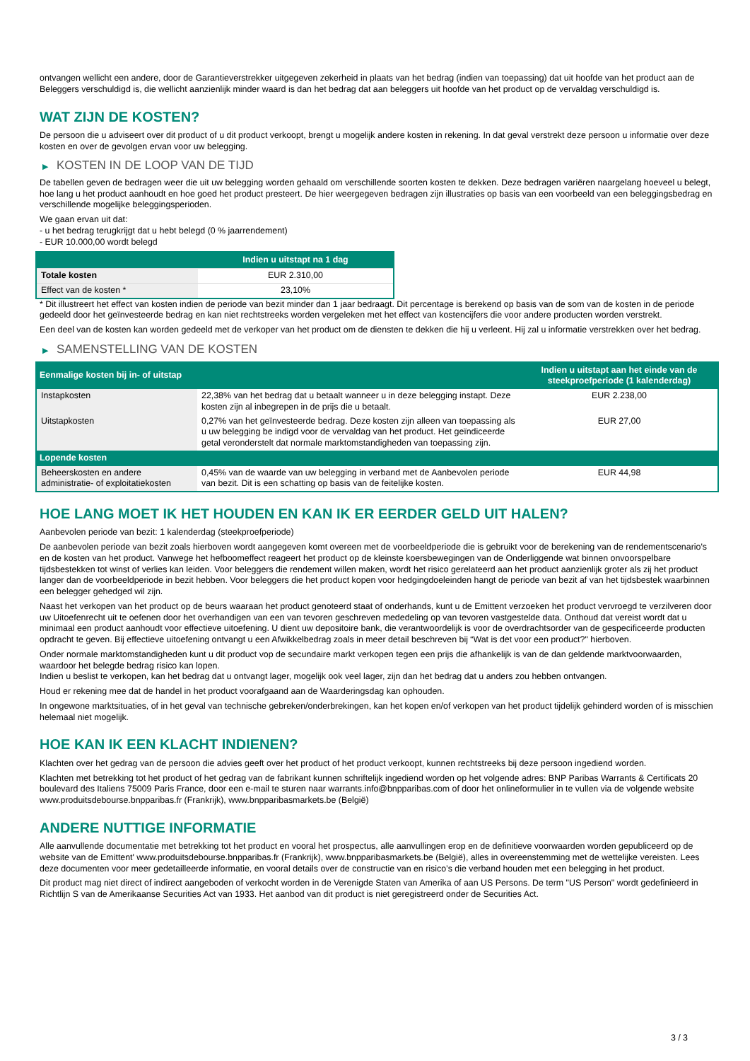ontvangen wellicht een andere, door de Garantieverstrekker uitgegeven zekerheid in plaats van het bedrag (indien van toepassing) dat uit hoofde van het product aan de Beleggers verschuldigd is, die wellicht aanzienlijk minder waard is dan het bedrag dat aan beleggers uit hoofde van het product op de vervaldag verschuldigd is.
WAT ZIJN DE KOSTEN?
De persoon die u adviseert over dit product of u dit product verkoopt, brengt u mogelijk andere kosten in rekening. In dat geval verstrekt deze persoon u informatie over deze kosten en over de gevolgen ervan voor uw belegging.
▶ KOSTEN IN DE LOOP VAN DE TIJD
De tabellen geven de bedragen weer die uit uw belegging worden gehaald om verschillende soorten kosten te dekken. Deze bedragen variëren naargelang hoeveel u belegt, hoe lang u het product aanhoudt en hoe goed het product presteert. De hier weergegeven bedragen zijn illustraties op basis van een voorbeeld van een beleggingsbedrag en verschillende mogelijke beleggingsperioden.
We gaan ervan uit dat:
- u het bedrag terugkrijgt dat u hebt belegd (0 % jaarrendement)
- EUR 10.000,00 wordt belegd
| | Indien u uitstapt na 1 dag |
| --- | --- |
| Totale kosten | EUR 2.310,00 |
| Effect van de kosten * | 23,10% |
* Dit illustreert het effect van kosten indien de periode van bezit minder dan 1 jaar bedraagt. Dit percentage is berekend op basis van de som van de kosten in de periode gedeeld door het geïnvesteerde bedrag en kan niet rechtstreeks worden vergeleken met het effect van kostencijfers die voor andere producten worden verstrekt.
Een deel van de kosten kan worden gedeeld met de verkoper van het product om de diensten te dekken die hij u verleent. Hij zal u informatie verstrekken over het bedrag.
▶ SAMENSTELLING VAN DE KOSTEN
| Eenmalige kosten bij in- of uitstap | | Indien u uitstapt aan het einde van de steekproefperiode (1 kalenderdag) |
| --- | --- | --- |
| Instapkosten | 22,38% van het bedrag dat u betaalt wanneer u in deze belegging instapt. Deze kosten zijn al inbegrepen in de prijs die u betaalt. | EUR 2.238,00 |
| Uitstapkosten | 0,27% van het geïnvesteerde bedrag. Deze kosten zijn alleen van toepassing als u uw belegging be indigd voor de vervaldag van het product. Het geïndiceerde getal veronderstelt dat normale marktomstandigheden van toepassing zijn. | EUR 27,00 |
| Lopende kosten | | |
| Beheerskosten en andere administratie- of exploitatiekosten | 0,45% van de waarde van uw belegging in verband met de Aanbevolen periode van bezit. Dit is een schatting op basis van de feitelijke kosten. | EUR 44,98 |
HOE LANG MOET IK HET HOUDEN EN KAN IK ER EERDER GELD UIT HALEN?
Aanbevolen periode van bezit: 1 kalenderdag (steekproefperiode)
De aanbevolen periode van bezit zoals hierboven wordt aangegeven komt overeen met de voorbeeldperiode die is gebruikt voor de berekening van de rendementscenario's en de kosten van het product. Vanwege het hefboomeffect reageert het product op de kleinste koersbewegingen van de Onderliggende wat binnen onvoorspelbare tijdsbestekken tot winst of verlies kan leiden. Voor beleggers die rendement willen maken, wordt het risico gerelateerd aan het product aanzienlijk groter als zij het product langer dan de voorbeeldperiode in bezit hebben. Voor beleggers die het product kopen voor hedgingdoeleinden hangt de periode van bezit af van het tijdsbestek waarbinnen een belegger gehedged wil zijn.
Naast het verkopen van het product op de beurs waaraan het product genoteerd staat of onderhands, kunt u de Emittent verzoeken het product vervroegd te verzilveren door uw Uitoefenrecht uit te oefenen door het overhandigen van een van tevoren geschreven mededeling op van tevoren vastgestelde data. Onthoud dat vereist wordt dat u minimaal een product aanhoudt voor effectieve uitoefening. U dient uw depositoire bank, die verantwoordelijk is voor de overdrachtsorder van de gespecificeerde producten opdracht te geven. Bij effectieve uitoefening ontvangt u een Afwikkelbedrag zoals in meer detail beschreven bij “Wat is det voor een product?" hierboven.
Onder normale marktomstandigheden kunt u dit product vop de secundaire markt verkopen tegen een prijs die afhankelijk is van de dan geldende marktvoorwaarden, waardoor het belegde bedrag risico kan lopen.
Indien u beslist te verkopen, kan het bedrag dat u ontvangt lager, mogelijk ook veel lager, zijn dan het bedrag dat u anders zou hebben ontvangen.
Houd er rekening mee dat de handel in het product voorafgaand aan de Waarderingsdag kan ophouden.
In ongewone marktsituaties, of in het geval van technische gebreken/onderbrekingen, kan het kopen en/of verkopen van het product tijdelijk gehinderd worden of is misschien helemaal niet mogelijk.
HOE KAN IK EEN KLACHT INDIENEN?
Klachten over het gedrag van de persoon die advies geeft over het product of het product verkoopt, kunnen rechtstreeks bij deze persoon ingediend worden.
Klachten met betrekking tot het product of het gedrag van de fabrikant kunnen schriftelijk ingediend worden op het volgende adres: BNP Paribas Warrants & Certificats 20 boulevard des Italiens 75009 Paris France, door een e-mail te sturen naar warrants.info@bnpparibas.com of door het onlineformulier in te vullen via de volgende website www.produitsdebourse.bnpparibas.fr (Frankrijk), www.bnpparibasmarkets.be (België)
ANDERE NUTTIGE INFORMATIE
Alle aanvullende documentatie met betrekking tot het product en vooral het prospectus, alle aanvullingen erop en de definitieve voorwaarden worden gepubliceerd op de website van de Emittent' www.produitsdebourse.bnpparibas.fr (Frankrijk), www.bnpparibasmarkets.be (België), alles in overeenstemming met de wettelijke vereisten. Lees deze documenten voor meer gedetailleerde informatie, en vooral details over de constructie van en risico’s die verband houden met een belegging in het product.
Dit product mag niet direct of indirect aangeboden of verkocht worden in de Verenigde Staten van Amerika of aan US Persons. De term "US Person" wordt gedefinieerd in Richtlijn S van de Amerikaanse Securities Act van 1933. Het aanbod van dit product is niet geregistreerd onder de Securities Act.
3 / 3